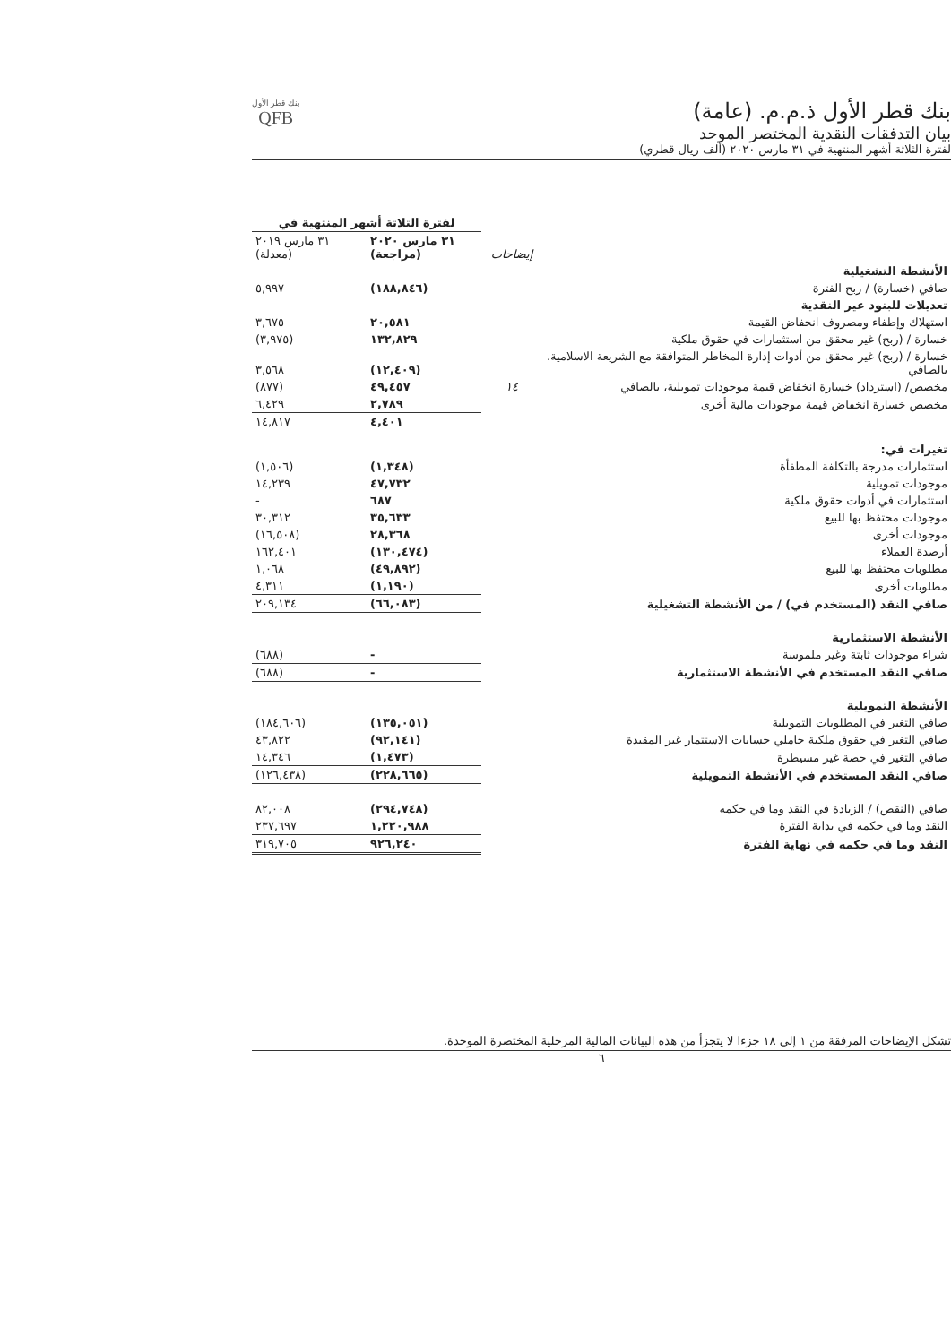بنك قطر الأول ذ.م.م. (عامة)
بيان التدفقات النقدية المختصر الموحد
لفترة الثلاثة أشهر المنتهية في ٣١ مارس ٢٠٢٠ (ألف ريال قطري)
بنك قطر الأول
QFB
| | | لفترة الثلاثة أشهر المنتهية في | |
| --- | --- | --- | --- |
| | إيضاحات | ٣١ مارس ٢٠٢٠ (مراجعة) | ٣١ مارس ٢٠١٩ (معدلة) |
| الأنشطة التشغيلية | | | |
| صافي (خسارة) / ربح الفترة | | (١٨٨,٨٤٦) | ٥,٩٩٧ |
| تعديلات للبنود غير النقدية | | | |
| استهلاك وإطفاء ومصروف انخفاض القيمة | | ٢٠,٥٨١ | ٣,٦٧٥ |
| خسارة / (ربح) غير محقق من استثمارات في حقوق ملكية | | ١٣٢,٨٢٩ | (٣,٩٧٥) |
| خسارة / (ربح) غير محقق من أدوات إدارة المخاطر المتوافقة مع الشريعة الاسلامية، بالصافي | | (١٢,٤٠٩) | ٣,٥٦٨ |
| مخصص/ (استرداد) خسارة انخفاض قيمة موجودات تمويلية، بالصافي | ١٤ | ٤٩,٤٥٧ | (٨٧٧) |
| مخصص خسارة انخفاض قيمة موجودات مالية أخرى | | ٢,٧٨٩ | ٦,٤٢٩ |
| | | ٤,٤٠١ | ١٤,٨١٧ |
| تغيرات في: | | | |
| استثمارات مدرجة بالتكلفة المطفأة | | (١,٣٤٨) | (١,٥٠٦) |
| موجودات تمويلية | | ٤٧,٧٣٢ | ١٤,٢٣٩ |
| استثمارات في أدوات حقوق ملكية | | ٦٨٧ | - |
| موجودات محتفظ بها للبيع | | ٣٥,٦٣٣ | ٣٠,٣١٢ |
| موجودات أخرى | | ٢٨,٣٦٨ | (١٦,٥٠٨) |
| أرصدة العملاء | | (١٣٠,٤٧٤) | ١٦٢,٤٠١ |
| مطلوبات محتفظ بها للبيع | | (٤٩,٨٩٢) | ١,٠٦٨ |
| مطلوبات أخرى | | (١,١٩٠) | ٤,٣١١ |
| صافي النقد (المستخدم في) / من الأنشطة التشغيلية | | (٦٦,٠٨٣) | ٢٠٩,١٣٤ |
| الأنشطة الاستثمارية | | | |
| شراء موجودات ثابتة وغير ملموسة | | - | (٦٨٨) |
| صافي النقد المستخدم في الأنشطة الاستثمارية | | - | (٦٨٨) |
| الأنشطة التمويلية | | | |
| صافي التغير في المطلوبات التمويلية | | (١٣٥,٠٥١) | (١٨٤,٦٠٦) |
| صافي التغير في حقوق ملكية حاملي حسابات الاستثمار غير المقيدة | | (٩٢,١٤١) | ٤٣,٨٢٢ |
| صافي التغير في حصة غير مسيطرة | | (١,٤٧٣) | ١٤,٣٤٦ |
| صافي النقد المستخدم في الأنشطة التمويلية | | (٢٢٨,٦٦٥) | (١٢٦,٤٣٨) |
| صافي (النقص) / الزيادة في النقد وما في حكمه | | (٢٩٤,٧٤٨) | ٨٢,٠٠٨ |
| النقد وما في حكمه في بداية الفترة | | ١,٢٢٠,٩٨٨ | ٢٣٧,٦٩٧ |
| النقد وما في حكمه في نهاية الفترة | | ٩٢٦,٢٤٠ | ٣١٩,٧٠٥ |
تشكل الإيضاحات المرفقة من ١ إلى ١٨ جزءا لا يتجزأ من هذه البيانات المالية المرحلية المختصرة الموحدة.
٦